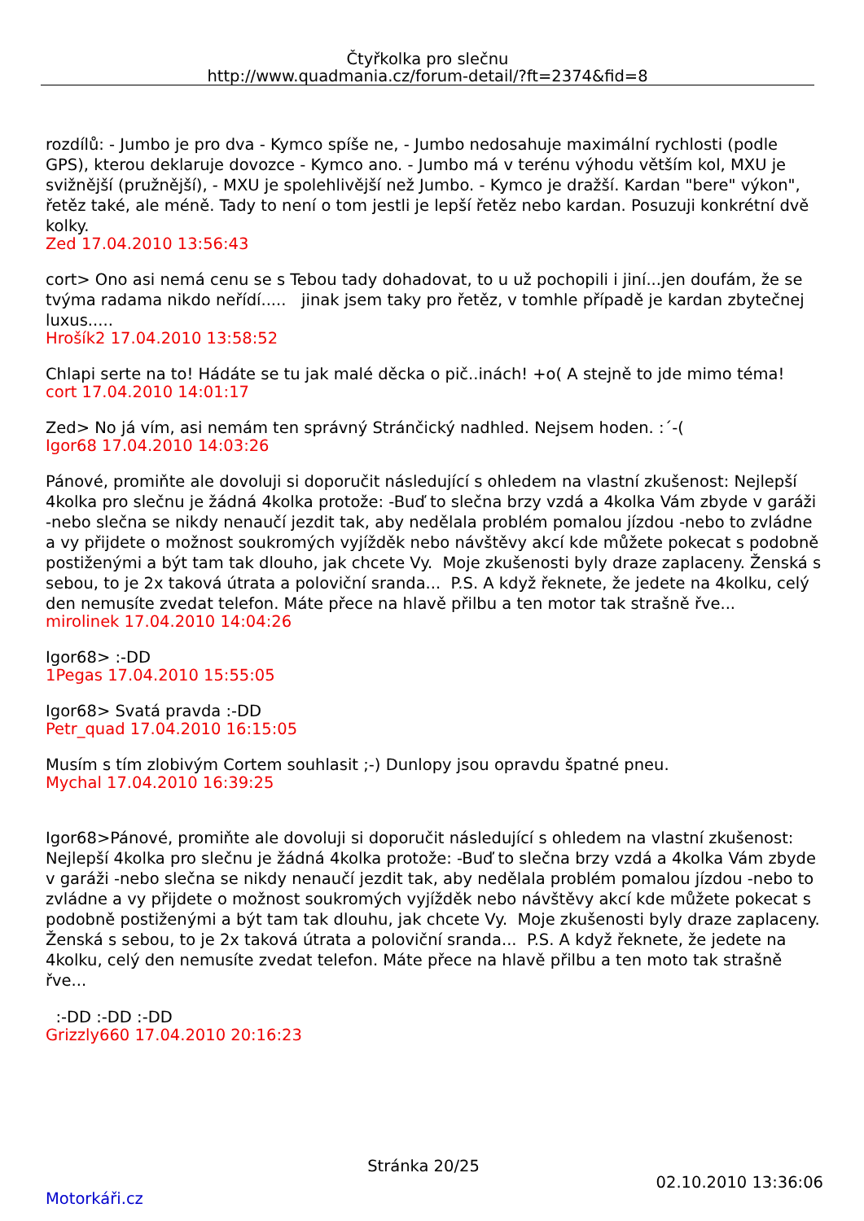Čtyřkolka pro slečnu
http://www.quadmania.cz/forum-detail/?ft=2374&fid=8
rozdílů: - Jumbo je pro dva - Kymco spíše ne, - Jumbo nedosahuje maximální rychlosti (podle GPS), kterou deklaruje dovozce - Kymco ano. - Jumbo má v terénu výhodu větším kol, MXU je svižnější (pružnější), - MXU je spolehlivější než Jumbo. - Kymco je dražší. Kardan "bere" výkon", řetěz také, ale méně. Tady to není o tom jestli je lepší řetěz nebo kardan. Posuzuji konkrétní dvě kolky.
Zed 17.04.2010 13:56:43
cort> Ono asi nemá cenu se s Tebou tady dohadovat, to u už pochopili i jiní...jen doufám, že se tvýma radama nikdo neřídí..... jinak jsem taky pro řetěz, v tomhle případě je kardan zbytečnej luxus.....
Hrošík2 17.04.2010 13:58:52
Chlapi serte na to! Hádáte se tu jak malé děcka o pič..inách! +o( A stejně to jde mimo téma!
cort 17.04.2010 14:01:17
Zed> No já vím, asi nemám ten správný Stránčický nadhled. Nejsem hoden. :´-(
Igor68 17.04.2010 14:03:26
Pánové, promiňte ale dovoluji si doporučit následující s ohledem na vlastní zkušenost: Nejlepší 4kolka pro slečnu je žádná 4kolka protože: -Buď to slečna brzy vzdá a 4kolka Vám zbyde v garáži -nebo slečna se nikdy nenaučí jezdit tak, aby nedělala problém pomalou jízdou -nebo to zvládne a vy přijdete o možnost soukromých vyjížděk nebo návštěvy akcí kde můžete pokecat s podobně postiženými a být tam tak dlouho, jak chcete Vy. Moje zkušenosti byly draze zaplaceny. Ženská s sebou, to je 2x taková útrata a poloviční sranda... P.S. A když řeknete, že jedete na 4kolku, celý den nemusíte zvedat telefon. Máte přece na hlavě přilbu a ten motor tak strašně řve...
mirolinek 17.04.2010 14:04:26
Igor68> :-DD
1Pegas 17.04.2010 15:55:05
Igor68> Svatá pravda :-DD
Petr_quad 17.04.2010 16:15:05
Musím s tím zlobivým Cortem souhlasit ;-) Dunlopy jsou opravdu špatné pneu.
Mychal 17.04.2010 16:39:25
Igor68>Pánové, promiňte ale dovoluji si doporučit následující s ohledem na vlastní zkušenost: Nejlepší 4kolka pro slečnu je žádná 4kolka protože: -Buď to slečna brzy vzdá a 4kolka Vám zbyde v garáži -nebo slečna se nikdy nenaučí jezdit tak, aby nedělala problém pomalou jízdou -nebo to zvládne a vy přijdete o možnost soukromých vyjížděk nebo návštěvy akcí kde můžete pokecat s podobně postiženými a být tam tak dlouhu, jak chcete Vy. Moje zkušenosti byly draze zaplaceny. Ženská s sebou, to je 2x taková útrata a poloviční sranda... P.S. A když řeknete, že jedete na 4kolku, celý den nemusíte zvedat telefon. Máte přece na hlavě přilbu a ten moto tak strašně řve...
:-DD :-DD :-DD
Grizzly660 17.04.2010 20:16:23
Stránka 20/25
02.10.2010 13:36:06
Motorkáři.cz